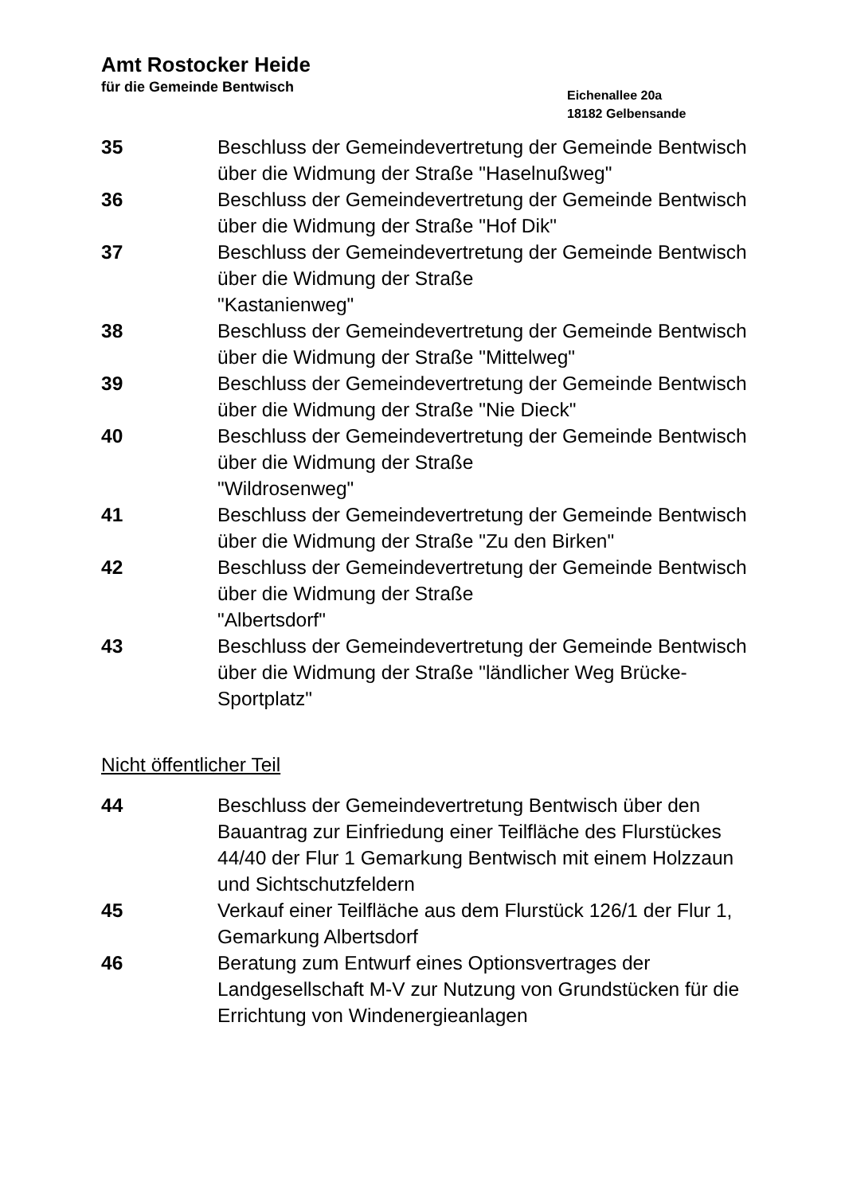Amt Rostocker Heide
für die Gemeinde Bentwisch
Eichenallee 20a
18182 Gelbensande
35 Beschluss der Gemeindevertretung der Gemeinde Bentwisch über die Widmung der Straße "Haselnußweg"
36 Beschluss der Gemeindevertretung der Gemeinde Bentwisch über die Widmung der Straße "Hof Dik"
37 Beschluss der Gemeindevertretung der Gemeinde Bentwisch über die Widmung der Straße
"Kastanienweg"
38 Beschluss der Gemeindevertretung der Gemeinde Bentwisch über die Widmung der Straße "Mittelweg"
39 Beschluss der Gemeindevertretung der Gemeinde Bentwisch über die Widmung der Straße "Nie Dieck"
40 Beschluss der Gemeindevertretung der Gemeinde Bentwisch über die Widmung der Straße
"Wildrosenweg"
41 Beschluss der Gemeindevertretung der Gemeinde Bentwisch über die Widmung der Straße "Zu den Birken"
42 Beschluss der Gemeindevertretung der Gemeinde Bentwisch über die Widmung der Straße
"Albertsdorf"
43 Beschluss der Gemeindevertretung der Gemeinde Bentwisch über die Widmung der Straße "ländlicher Weg Brücke-Sportplatz"
Nicht öffentlicher Teil
44 Beschluss der Gemeindevertretung Bentwisch über den Bauantrag zur Einfriedung einer Teilfläche des Flurstückes 44/40 der Flur 1 Gemarkung Bentwisch mit einem Holzzaun und Sichtschutzfeldern
45 Verkauf einer Teilfläche aus dem Flurstück 126/1 der Flur 1, Gemarkung Albertsdorf
46 Beratung zum Entwurf eines Optionsvertrages der Landgesellschaft M-V zur Nutzung von Grundstücken für die Errichtung von Windenergieanlagen